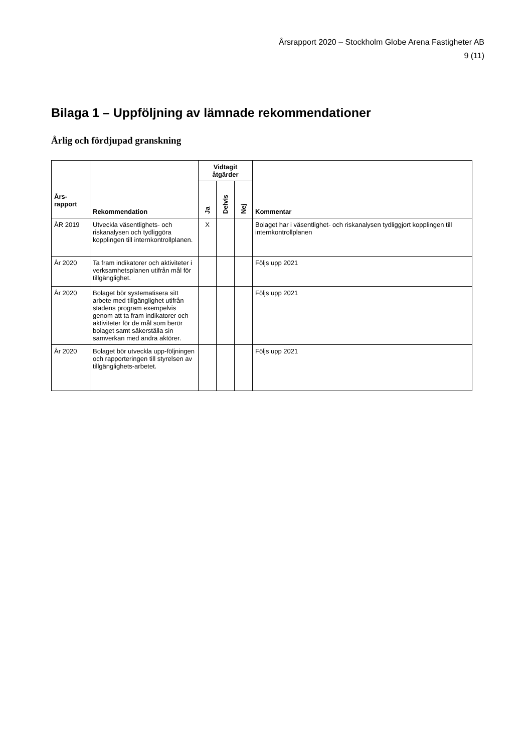Årsrapport 2020 – Stockholm Globe Arena Fastigheter AB
9 (11)
Bilaga 1 – Uppföljning av lämnade rekommendationer
Årlig och fördjupad granskning
| Års- rapport | Rekommendation | Vidtagit åtgärder | | | Kommentar |
| --- | --- | --- | --- | --- | --- |
| | | Ja | Delvis | Nej | |
| ÅR 2019 | Utveckla väsentlighets- och riskanalysen och tydliggöra kopplingen till internkontrollplanen. | X | | | Bolaget har i väsentlighet- och riskanalysen tydliggjort kopplingen till internkontrollplanen |
| År 2020 | Ta fram indikatorer och aktiviteter i verksamhetsplanen utifrån mål för tillgänglighet. | | | | Följs upp 2021 |
| År 2020 | Bolaget bör systematisera sitt arbete med tillgänglighet utifrån stadens program exempelvis genom att ta fram indikatorer och aktiviteter för de mål som berör bolaget samt säkerställa sin samverkan med andra aktörer. | | | | Följs upp 2021 |
| År 2020 | Bolaget bör utveckla upp-följningen och rapporteringen till styrelsen av tillgänglighets-arbetet. | | | | Följs upp 2021 |